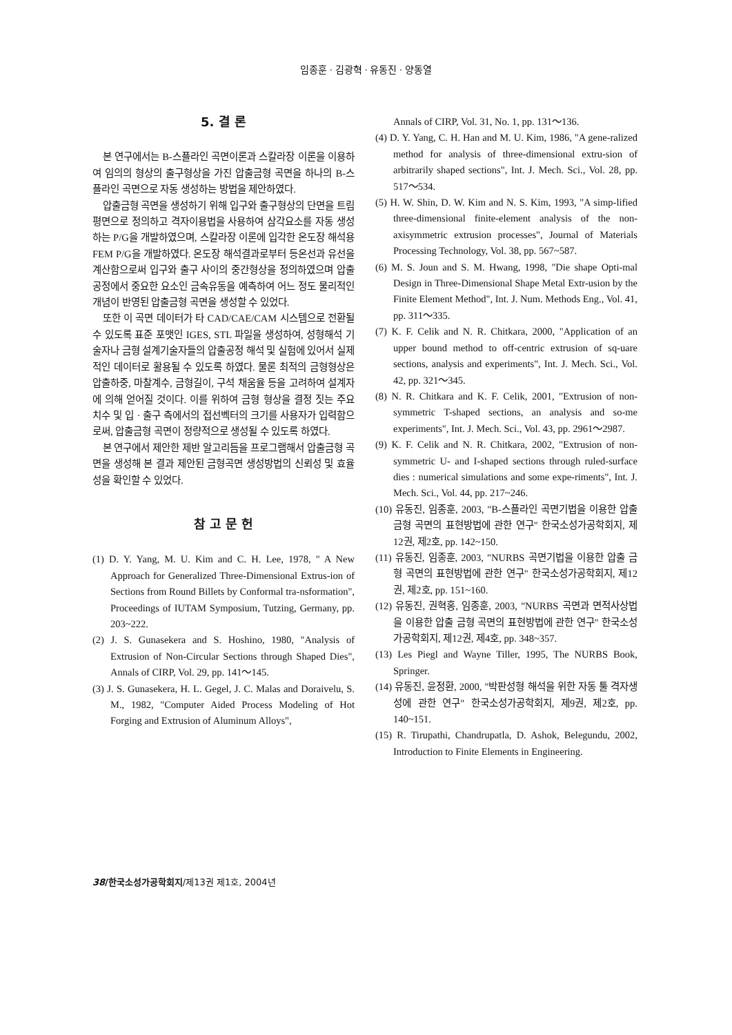임종훈 · 김광혁 · 유동진 · 양동열
5. 결 론
본 연구에서는 B-스플라인 곡면이론과 스칼라장 이론을 이용하여 임의의 형상의 출구형상을 가진 압출금형 곡면을 하나의 B-스플라인 곡면으로 자동 생성하는 방법을 제안하였다.
압출금형 곡면을 생성하기 위해 입구와 출구형상의 단면을 트림평면으로 정의하고 격자이용법을 사용하여 삼각요소를 자동 생성하는 P/G을 개발하였으며, 스칼라장 이론에 입각한 온도장 해석용 FEM P/G을 개발하였다. 온도장 해석결과로부터 등온선과 유선을 계산함으로써 입구와 출구 사이의 중간형상을 정의하였으며 압출공정에서 중요한 요소인 금속유동을 예측하여 어느 정도 물리적인 개념이 반영된 압출금형 곡면을 생성할 수 있었다.
또한 이 곡면 데이터가 타 CAD/CAE/CAM 시스템으로 전환될 수 있도록 표준 포맷인 IGES, STL 파일을 생성하여, 성형해석 기술자나 금형 설계기술자들의 압출공정 해석 및 실험에 있어서 실제적인 데이터로 활용될 수 있도록 하였다. 물론 최적의 금형형상은 압출하중, 마찰계수, 금형길이, 구석 채움율 등을 고려하여 설계자에 의해 얻어질 것이다. 이를 위하여 금형 형상을 결정 짓는 주요 치수 및 입 · 출구 측에서의 접선벡터의 크기를 사용자가 입력함으로써, 압출금형 곡면이 정량적으로 생성될 수 있도록 하였다.
본 연구에서 제안한 제반 알고리듬을 프로그램해서 압출금형 곡면을 생성해 본 결과 제안된 금형곡면 생성방법의 신뢰성 및 효율성을 확인할 수 있었다.
참 고 문 헌
(1) D. Y. Yang, M. U. Kim and C. H. Lee, 1978, " A New Approach for Generalized Three-Dimensional Extrus-ion of Sections from Round Billets by Conformal tra-nsformation", Proceedings of IUTAM Symposium, Tutzing, Germany, pp. 203~222.
(2) J. S. Gunasekera and S. Hoshino, 1980, "Analysis of Extrusion of Non-Circular Sections through Shaped Dies", Annals of CIRP, Vol. 29, pp. 141～145.
(3) J. S. Gunasekera, H. L. Gegel, J. C. Malas and Doraivelu, S. M., 1982, "Computer Aided Process Modeling of Hot Forging and Extrusion of Aluminum Alloys",
Annals of CIRP, Vol. 31, No. 1, pp. 131～136.
(4) D. Y. Yang, C. H. Han and M. U. Kim, 1986, "A gene-ralized method for analysis of three-dimensional extru-sion of arbitrarily shaped sections", Int. J. Mech. Sci., Vol. 28, pp. 517～534.
(5) H. W. Shin, D. W. Kim and N. S. Kim, 1993, "A simp-lified three-dimensional finite-element analysis of the non-axisymmetric extrusion processes", Journal of Materials Processing Technology, Vol. 38, pp. 567~587.
(6) M. S. Joun and S. M. Hwang, 1998, "Die shape Opti-mal Design in Three-Dimensional Shape Metal Extr-usion by the Finite Element Method", Int. J. Num. Methods Eng., Vol. 41, pp. 311～335.
(7) K. F. Celik and N. R. Chitkara, 2000, "Application of an upper bound method to off-centric extrusion of sq-uare sections, analysis and experiments", Int. J. Mech. Sci., Vol. 42, pp. 321～345.
(8) N. R. Chitkara and K. F. Celik, 2001, "Extrusion of non-symmetric T-shaped sections, an analysis and so-me experiments", Int. J. Mech. Sci., Vol. 43, pp. 2961～2987.
(9) K. F. Celik and N. R. Chitkara, 2002, "Extrusion of non-symmetric U- and I-shaped sections through ruled-surface dies : numerical simulations and some expe-riments", Int. J. Mech. Sci., Vol. 44, pp. 217~246.
(10) 유동진, 임종훈, 2003, "B-스플라인 곡면기법을 이용한 압출 금형 곡면의 표현방법에 관한 연구" 한국소성가공학회지, 제12권, 제2호, pp. 142~150.
(11) 유동진, 임종훈, 2003, "NURBS 곡면기법을 이용한 압출 금형 곡면의 표현방법에 관한 연구" 한국소성가공학회지, 제12권, 제2호, pp. 151~160.
(12) 유동진, 권혁홍, 임종훈, 2003, "NURBS 곡면과 면적사상법을 이용한 압출 금형 곡면의 표현방법에 관한 연구" 한국소성가공학회지, 제12권, 제4호, pp. 348~357.
(13) Les Piegl and Wayne Tiller, 1995, The NURBS Book, Springer.
(14) 유동진, 윤정환, 2000, "박판성형 해석을 위한 자동 툴 격자생성에 관한 연구" 한국소성가공학회지, 제9권, 제2호, pp. 140~151.
(15) R. Tirupathi, Chandrupatla, D. Ashok, Belegundu, 2002, Introduction to Finite Elements in Engineering.
38/한국소성가공학회지/제13권 제1호, 2004년